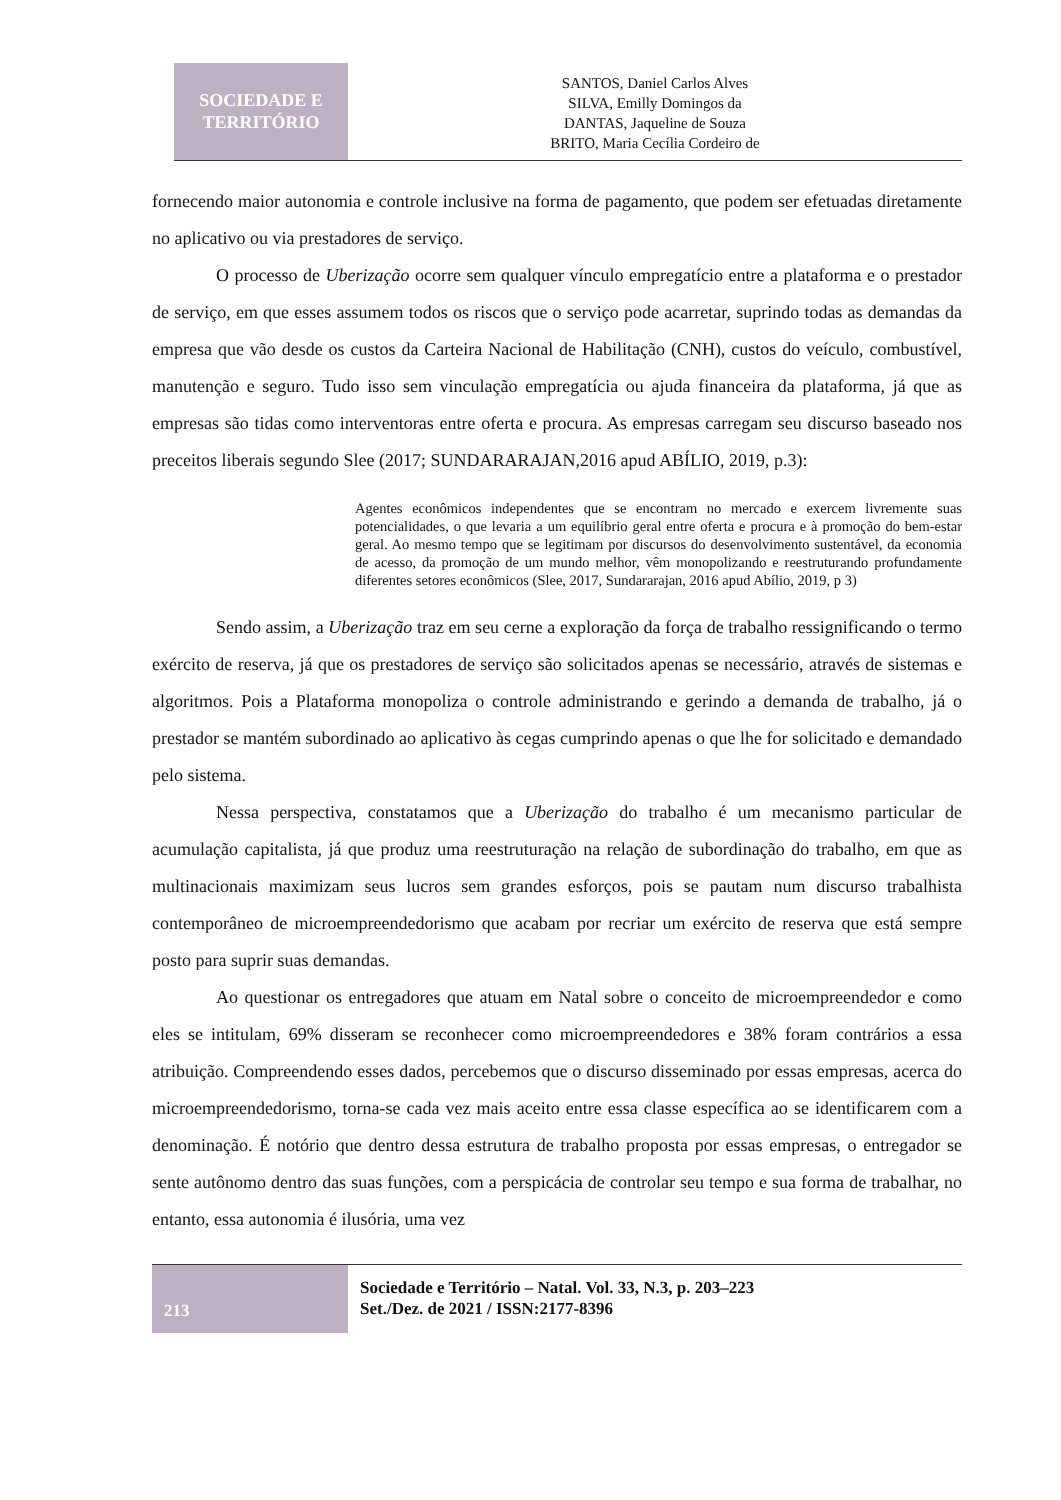SOCIEDADE E
TERRITÓRIO
SANTOS, Daniel Carlos Alves
SILVA, Emilly Domingos da
DANTAS, Jaqueline de Souza
BRITO, Maria Cecília Cordeiro de
fornecendo maior autonomia e controle inclusive na forma de pagamento, que podem ser efetuadas diretamente no aplicativo ou via prestadores de serviço.
O processo de Uberização ocorre sem qualquer vínculo empregatício entre a plataforma e o prestador de serviço, em que esses assumem todos os riscos que o serviço pode acarretar, suprindo todas as demandas da empresa que vão desde os custos da Carteira Nacional de Habilitação (CNH), custos do veículo, combustível, manutenção e seguro. Tudo isso sem vinculação empregatícia ou ajuda financeira da plataforma, já que as empresas são tidas como interventoras entre oferta e procura. As empresas carregam seu discurso baseado nos preceitos liberais segundo Slee (2017; SUNDARARAJAN,2016 apud ABÍLIO, 2019, p.3):
Agentes econômicos independentes que se encontram no mercado e exercem livremente suas potencialidades, o que levaria a um equilíbrio geral entre oferta e procura e à promoção do bem-estar geral. Ao mesmo tempo que se legitimam por discursos do desenvolvimento sustentável, da economia de acesso, da promoção de um mundo melhor, vêm monopolizando e reestruturando profundamente diferentes setores econômicos (Slee, 2017, Sundararajan, 2016 apud Abílio, 2019, p 3)
Sendo assim, a Uberização traz em seu cerne a exploração da força de trabalho ressignificando o termo exército de reserva, já que os prestadores de serviço são solicitados apenas se necessário, através de sistemas e algoritmos. Pois a Plataforma monopoliza o controle administrando e gerindo a demanda de trabalho, já o prestador se mantém subordinado ao aplicativo às cegas cumprindo apenas o que lhe for solicitado e demandado pelo sistema.
Nessa perspectiva, constatamos que a Uberização do trabalho é um mecanismo particular de acumulação capitalista, já que produz uma reestruturação na relação de subordinação do trabalho, em que as multinacionais maximizam seus lucros sem grandes esforços, pois se pautam num discurso trabalhista contemporâneo de microempreendedorismo que acabam por recriar um exército de reserva que está sempre posto para suprir suas demandas.
Ao questionar os entregadores que atuam em Natal sobre o conceito de microempreendedor e como eles se intitulam, 69% disseram se reconhecer como microempreendedores e 38% foram contrários a essa atribuição. Compreendendo esses dados, percebemos que o discurso disseminado por essas empresas, acerca do microempreendedorismo, torna-se cada vez mais aceito entre essa classe específica ao se identificarem com a denominação. É notório que dentro dessa estrutura de trabalho proposta por essas empresas, o entregador se sente autônomo dentro das suas funções, com a perspicácia de controlar seu tempo e sua forma de trabalhar, no entanto, essa autonomia é ilusória, uma vez
213
Sociedade e Território – Natal. Vol. 33, N.3, p. 203–223
Set./Dez. de 2021 / ISSN:2177-8396